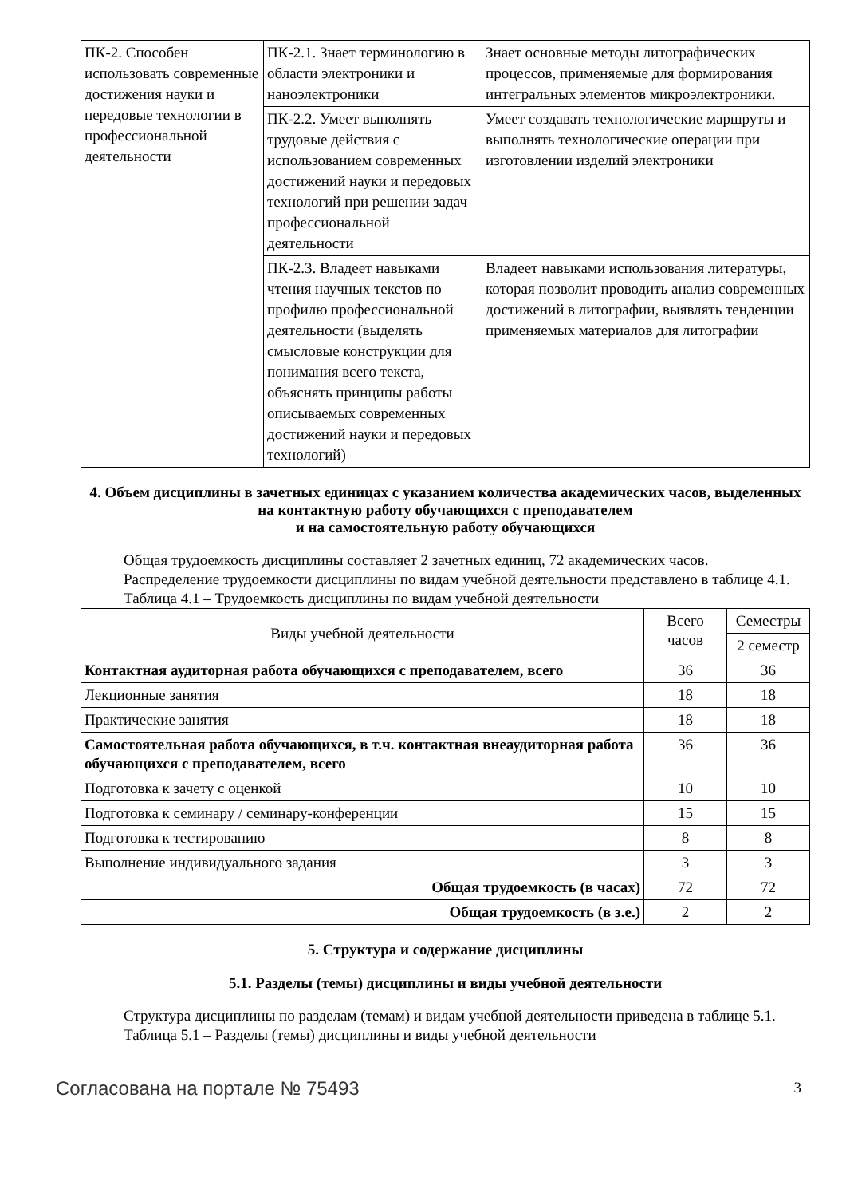| ПК-2. Способен использовать современные достижения науки и передовые технологии в профессиональной деятельности | ПК-2.1. Знает терминологию в области электроники и наноэлектроники | Знает основные методы литографических процессов, применяемые для формирования интегральных элементов микроэлектроники. |
| | ПК-2.2. Умеет выполнять трудовые действия с использованием современных достижений науки и передовых технологий при решении задач профессиональной деятельности | Умеет создавать технологические маршруты и выполнять технологические операции при изготовлении изделий электроники |
| | ПК-2.3. Владеет навыками чтения научных текстов по профилю профессиональной деятельности (выделять смысловые конструкции для понимания всего текста, объяснять принципы работы описываемых современных достижений науки и передовых технологий) | Владеет навыками использования литературы, которая позволит проводить анализ современных достижений в литографии, выявлять тенденции применяемых материалов для литографии |
4. Объем дисциплины в зачетных единицах с указанием количества академических часов, выделенных на контактную работу обучающихся с преподавателем
и на самостоятельную работу обучающихся
Общая трудоемкость дисциплины составляет 2 зачетных единиц, 72 академических часов.
Распределение трудоемкости дисциплины по видам учебной деятельности представлено в таблице 4.1.
Таблица 4.1 – Трудоемкость дисциплины по видам учебной деятельности
| Виды учебной деятельности | Всего часов | Семестры |
| --- | --- | --- |
| | | 2 семестр |
| Контактная аудиторная работа обучающихся с преподавателем, всего | 36 | 36 |
| Лекционные занятия | 18 | 18 |
| Практические занятия | 18 | 18 |
| Самостоятельная работа обучающихся, в т.ч. контактная внеаудиторная работа обучающихся с преподавателем, всего | 36 | 36 |
| Подготовка к зачету с оценкой | 10 | 10 |
| Подготовка к семинару / семинару-конференции | 15 | 15 |
| Подготовка к тестированию | 8 | 8 |
| Выполнение индивидуального задания | 3 | 3 |
| Общая трудоемкость (в часах) | 72 | 72 |
| Общая трудоемкость (в з.е.) | 2 | 2 |
5. Структура и содержание дисциплины
5.1. Разделы (темы) дисциплины и виды учебной деятельности
Структура дисциплины по разделам (темам) и видам учебной деятельности приведена в таблице 5.1.
Таблица 5.1 – Разделы (темы) дисциплины и виды учебной деятельности
Согласована на портале № 75493 3